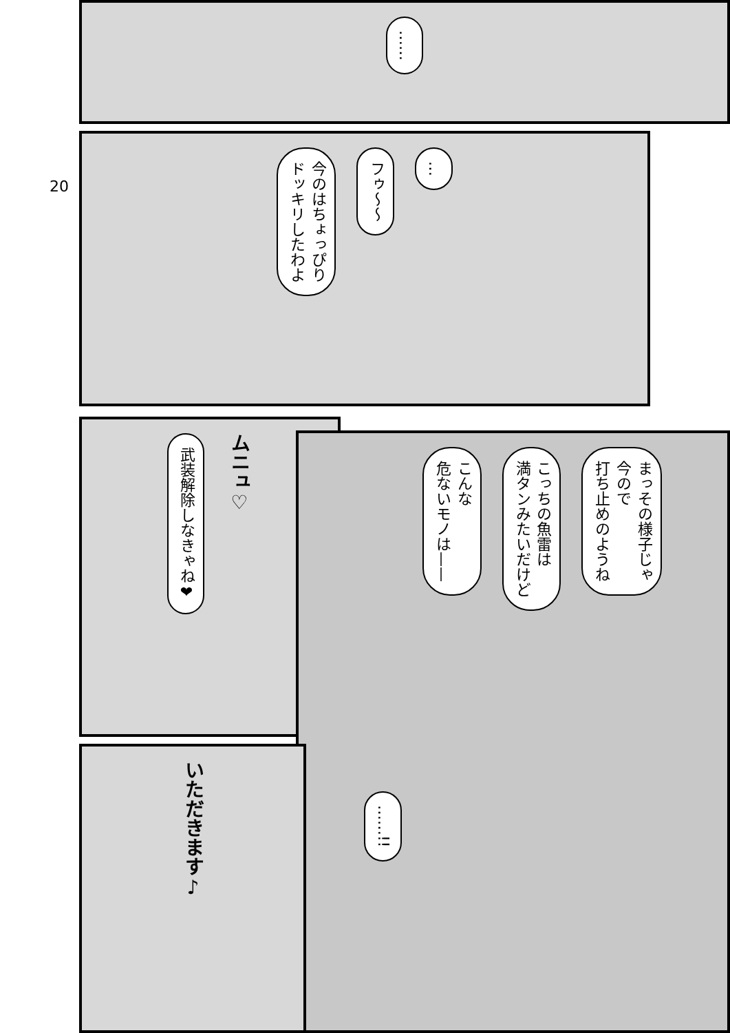20
……
…
フゥ〜〜
今のはちょっぴり
ドッキリしたわよ
ムニュ♡
武装解除しなきゃね❤
まっその様子じゃ
今ので
打ち止めのようね
こっちの魚雷は
満タンみたいだけど
こんな
危ないモノは——
……!!
いただきます♪